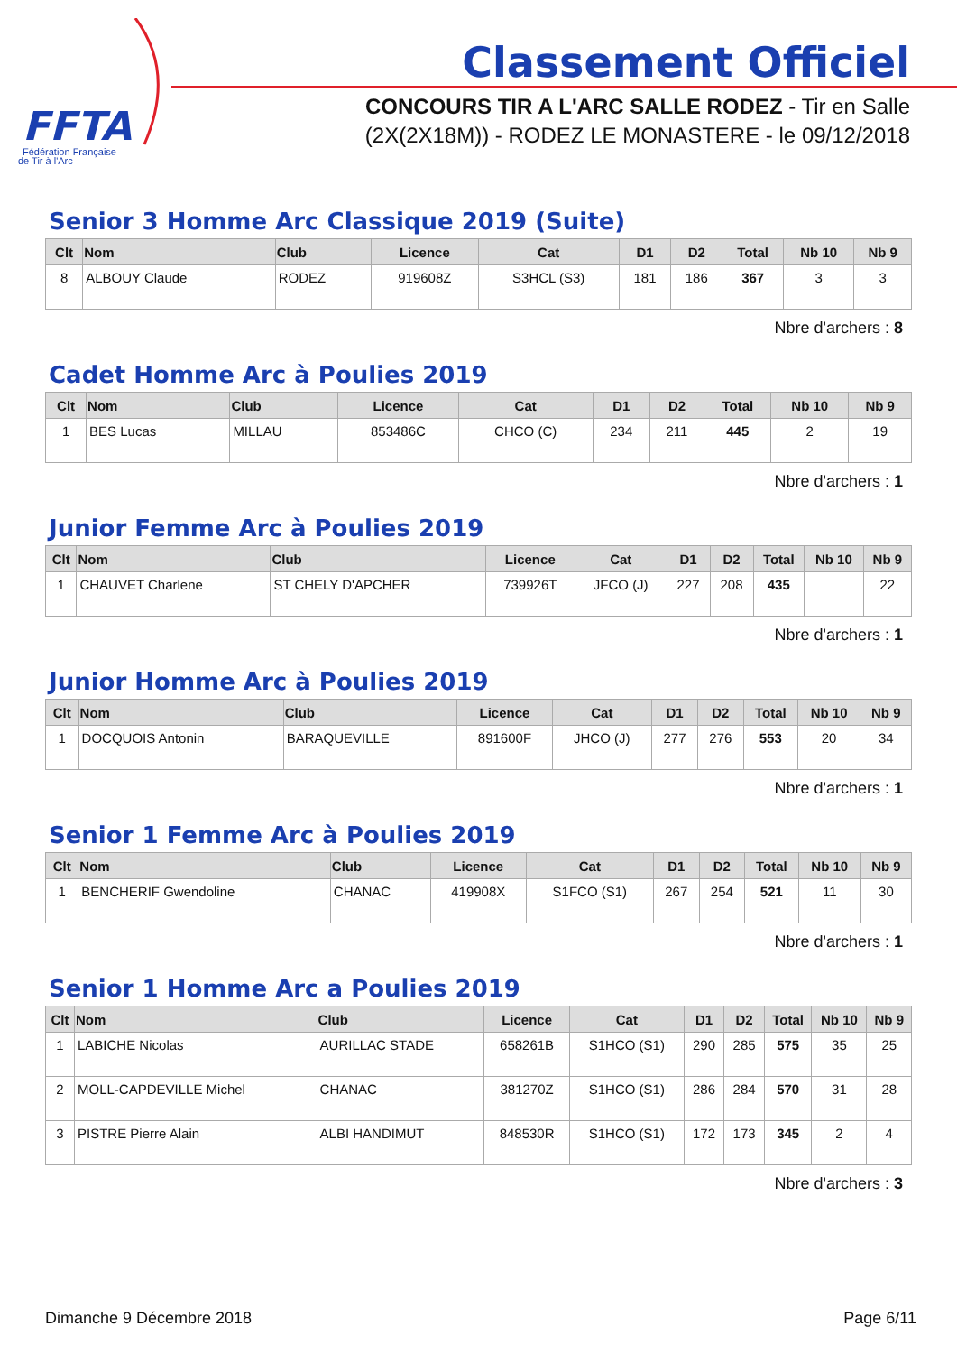FFTA
Fédération Française
de Tir à l'Arc
Classement Officiel
CONCOURS TIR A L'ARC SALLE RODEZ - Tir en Salle
(2X(2X18M)) - RODEZ LE MONASTERE - le 09/12/2018
Senior 3 Homme Arc Classique 2019 (Suite)
| Clt | Nom | Club | Licence | Cat | D1 | D2 | Total | Nb 10 | Nb 9 |
| --- | --- | --- | --- | --- | --- | --- | --- | --- | --- |
| 8 | ALBOUY Claude | RODEZ | 919608Z | S3HCL (S3) | 181 | 186 | 367 | 3 | 3 |
Nbre d'archers : 8
Cadet Homme Arc à Poulies 2019
| Clt | Nom | Club | Licence | Cat | D1 | D2 | Total | Nb 10 | Nb 9 |
| --- | --- | --- | --- | --- | --- | --- | --- | --- | --- |
| 1 | BES Lucas | MILLAU | 853486C | CHCO (C) | 234 | 211 | 445 | 2 | 19 |
Nbre d'archers : 1
Junior Femme Arc à Poulies 2019
| Clt | Nom | Club | Licence | Cat | D1 | D2 | Total | Nb 10 | Nb 9 |
| --- | --- | --- | --- | --- | --- | --- | --- | --- | --- |
| 1 | CHAUVET Charlene | ST CHELY D'APCHER | 739926T | JFCO (J) | 227 | 208 | 435 | | 22 |
Nbre d'archers : 1
Junior Homme Arc à Poulies 2019
| Clt | Nom | Club | Licence | Cat | D1 | D2 | Total | Nb 10 | Nb 9 |
| --- | --- | --- | --- | --- | --- | --- | --- | --- | --- |
| 1 | DOCQUOIS Antonin | BARAQUEVILLE | 891600F | JHCO (J) | 277 | 276 | 553 | 20 | 34 |
Nbre d'archers : 1
Senior 1 Femme Arc à Poulies 2019
| Clt | Nom | Club | Licence | Cat | D1 | D2 | Total | Nb 10 | Nb 9 |
| --- | --- | --- | --- | --- | --- | --- | --- | --- | --- |
| 1 | BENCHERIF Gwendoline | CHANAC | 419908X | S1FCO (S1) | 267 | 254 | 521 | 11 | 30 |
Nbre d'archers : 1
Senior 1 Homme Arc a Poulies 2019
| Clt | Nom | Club | Licence | Cat | D1 | D2 | Total | Nb 10 | Nb 9 |
| --- | --- | --- | --- | --- | --- | --- | --- | --- | --- |
| 1 | LABICHE Nicolas | AURILLAC STADE | 658261B | S1HCO (S1) | 290 | 285 | 575 | 35 | 25 |
| 2 | MOLL-CAPDEVILLE Michel | CHANAC | 381270Z | S1HCO (S1) | 286 | 284 | 570 | 31 | 28 |
| 3 | PISTRE Pierre Alain | ALBI HANDIMUT | 848530R | S1HCO (S1) | 172 | 173 | 345 | 2 | 4 |
Nbre d'archers : 3
Dimanche 9 Décembre 2018 Page 6/11